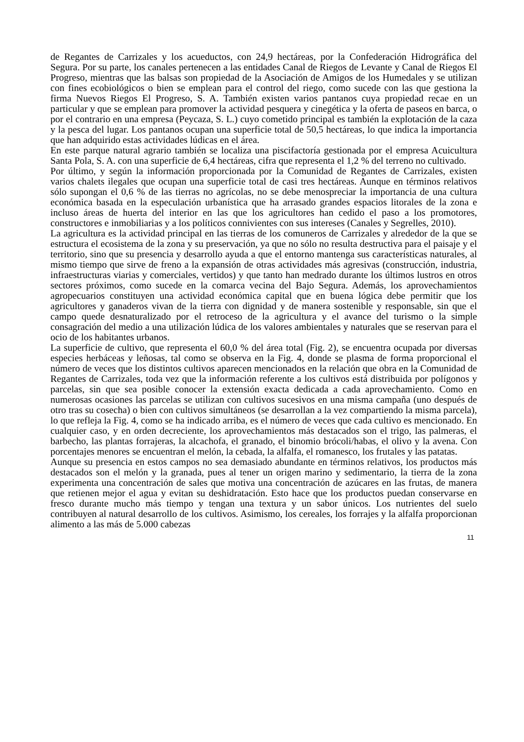de Regantes de Carrizales y los acueductos, con 24,9 hectáreas, por la Confederación Hidrográfica del Segura. Por su parte, los canales pertenecen a las entidades Canal de Riegos de Levante y Canal de Riegos El Progreso, mientras que las balsas son propiedad de la Asociación de Amigos de los Humedales y se utilizan con fines ecobiológicos o bien se emplean para el control del riego, como sucede con las que gestiona la firma Nuevos Riegos El Progreso, S. A. También existen varios pantanos cuya propiedad recae en un particular y que se emplean para promover la actividad pesquera y cinegética y la oferta de paseos en barca, o por el contrario en una empresa (Peycaza, S. L.) cuyo cometido principal es también la explotación de la caza y la pesca del lugar. Los pantanos ocupan una superficie total de 50,5 hectáreas, lo que indica la importancia que han adquirido estas actividades lúdicas en el área.
En este parque natural agrario también se localiza una piscifactoría gestionada por el empresa Acuicultura Santa Pola, S. A. con una superficie de 6,4 hectáreas, cifra que representa el 1,2 % del terreno no cultivado.
Por último, y según la información proporcionada por la Comunidad de Regantes de Carrizales, existen varios chalets ilegales que ocupan una superficie total de casi tres hectáreas. Aunque en términos relativos sólo supongan el 0,6 % de las tierras no agrícolas, no se debe menospreciar la importancia de una cultura económica basada en la especulación urbanística que ha arrasado grandes espacios litorales de la zona e incluso áreas de huerta del interior en las que los agricultores han cedido el paso a los promotores, constructores e inmobiliarias y a los políticos connivientes con sus intereses (Canales y Segrelles, 2010).
La agricultura es la actividad principal en las tierras de los comuneros de Carrizales y alrededor de la que se estructura el ecosistema de la zona y su preservación, ya que no sólo no resulta destructiva para el paisaje y el territorio, sino que su presencia y desarrollo ayuda a que el entorno mantenga sus características naturales, al mismo tiempo que sirve de freno a la expansión de otras actividades más agresivas (construcción, industria, infraestructuras viarias y comerciales, vertidos) y que tanto han medrado durante los últimos lustros en otros sectores próximos, como sucede en la comarca vecina del Bajo Segura. Además, los aprovechamientos agropecuarios constituyen una actividad económica capital que en buena lógica debe permitir que los agricultores y ganaderos vivan de la tierra con dignidad y de manera sostenible y responsable, sin que el campo quede desnaturalizado por el retroceso de la agricultura y el avance del turismo o la simple consagración del medio a una utilización lúdica de los valores ambientales y naturales que se reservan para el ocio de los habitantes urbanos.
La superficie de cultivo, que representa el 60,0 % del área total (Fig. 2), se encuentra ocupada por diversas especies herbáceas y leñosas, tal como se observa en la Fig. 4, donde se plasma de forma proporcional el número de veces que los distintos cultivos aparecen mencionados en la relación que obra en la Comunidad de Regantes de Carrizales, toda vez que la información referente a los cultivos está distribuida por polígonos y parcelas, sin que sea posible conocer la extensión exacta dedicada a cada aprovechamiento. Como en numerosas ocasiones las parcelas se utilizan con cultivos sucesivos en una misma campaña (uno después de otro tras su cosecha) o bien con cultivos simultáneos (se desarrollan a la vez compartiendo la misma parcela), lo que refleja la Fig. 4, como se ha indicado arriba, es el número de veces que cada cultivo es mencionado. En cualquier caso, y en orden decreciente, los aprovechamientos más destacados son el trigo, las palmeras, el barbecho, las plantas forrajeras, la alcachofa, el granado, el binomio brócoli/habas, el olivo y la avena. Con porcentajes menores se encuentran el melón, la cebada, la alfalfa, el romanesco, los frutales y las patatas.
Aunque su presencia en estos campos no sea demasiado abundante en términos relativos, los productos más destacados son el melón y la granada, pues al tener un origen marino y sedimentario, la tierra de la zona experimenta una concentración de sales que motiva una concentración de azúcares en las frutas, de manera que retienen mejor el agua y evitan su deshidratación. Esto hace que los productos puedan conservarse en fresco durante mucho más tiempo y tengan una textura y un sabor únicos. Los nutrientes del suelo contribuyen al natural desarrollo de los cultivos. Asimismo, los cereales, los forrajes y la alfalfa proporcionan alimento a las más de 5.000 cabezas
11